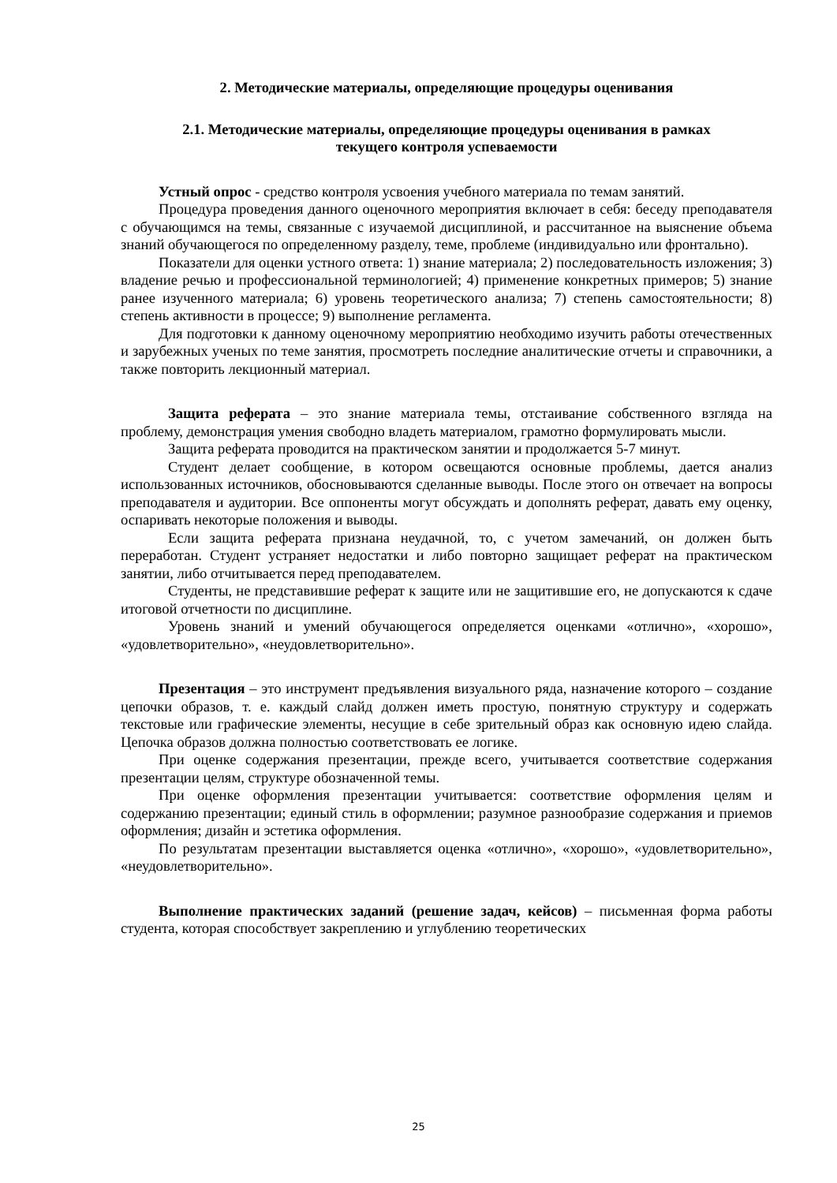2. Методические материалы, определяющие процедуры оценивания
2.1. Методические материалы, определяющие процедуры оценивания в рамках
текущего контроля успеваемости
Устный опрос - средство контроля усвоения учебного материала по темам занятий.
Процедура проведения данного оценочного мероприятия включает в себя: беседу преподавателя с обучающимся на темы, связанные с изучаемой дисциплиной, и рассчитанное на выяснение объема знаний обучающегося по определенному разделу, теме, проблеме (индивидуально или фронтально).
Показатели для оценки устного ответа: 1) знание материала; 2) последовательность изложения; 3) владение речью и профессиональной терминологией; 4) применение конкретных примеров; 5) знание ранее изученного материала; 6) уровень теоретического анализа; 7) степень самостоятельности; 8) степень активности в процессе; 9) выполнение регламента.
Для подготовки к данному оценочному мероприятию необходимо изучить работы отечественных и зарубежных ученых по теме занятия, просмотреть последние аналитические отчеты и справочники, а также повторить лекционный материал.
Защита реферата – это знание материала темы, отстаивание собственного взгляда на проблему, демонстрация умения свободно владеть материалом, грамотно формулировать мысли.
Защита реферата проводится на практическом занятии и продолжается 5-7 минут.
Студент делает сообщение, в котором освещаются основные проблемы, дается анализ использованных источников, обосновываются сделанные выводы. После этого он отвечает на вопросы преподавателя и аудитории. Все оппоненты могут обсуждать и дополнять реферат, давать ему оценку, оспаривать некоторые положения и выводы.
Если защита реферата признана неудачной, то, с учетом замечаний, он должен быть переработан. Студент устраняет недостатки и либо повторно защищает реферат на практическом занятии, либо отчитывается перед преподавателем.
Студенты, не представившие реферат к защите или не защитившие его, не допускаются к сдаче итоговой отчетности по дисциплине.
Уровень знаний и умений обучающегося определяется оценками «отлично», «хорошо», «удовлетворительно», «неудовлетворительно».
Презентация – это инструмент предъявления визуального ряда, назначение которого – создание цепочки образов, т. е. каждый слайд должен иметь простую, понятную структуру и содержать текстовые или графические элементы, несущие в себе зрительный образ как основную идею слайда. Цепочка образов должна полностью соответствовать ее логике.
При оценке содержания презентации, прежде всего, учитывается соответствие содержания презентации целям, структуре обозначенной темы.
При оценке оформления презентации учитывается: соответствие оформления целям и содержанию презентации; единый стиль в оформлении; разумное разнообразие содержания и приемов оформления; дизайн и эстетика оформления.
По результатам презентации выставляется оценка «отлично», «хорошо», «удовлетворительно», «неудовлетворительно».
Выполнение практических заданий (решение задач, кейсов) – письменная форма работы студента, которая способствует закреплению и углублению теоретических
25